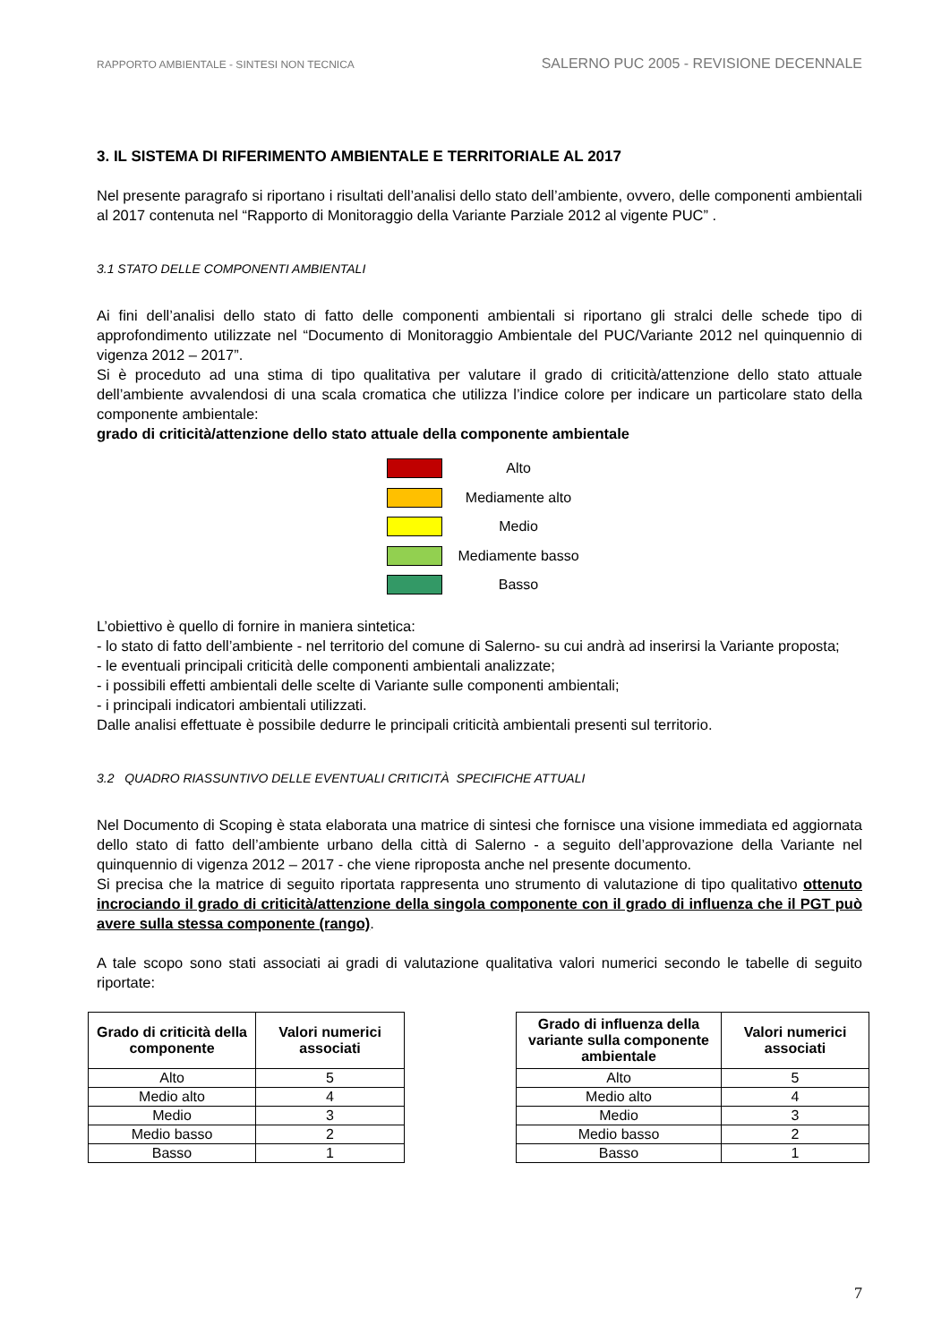RAPPORTO AMBIENTALE - SINTESI NON TECNICA SALERNO PUC 2005 - REVISIONE DECENNALE
3. IL SISTEMA DI RIFERIMENTO AMBIENTALE E TERRITORIALE AL 2017
Nel presente paragrafo si riportano i risultati dell’analisi dello stato dell’ambiente, ovvero, delle componenti ambientali al 2017 contenuta nel “Rapporto di Monitoraggio della Variante Parziale 2012 al vigente PUC” .
3.1 STATO DELLE COMPONENTI AMBIENTALI
Ai fini dell’analisi dello stato di fatto delle componenti ambientali si riportano gli stralci delle schede tipo di approfondimento utilizzate nel “Documento di Monitoraggio Ambientale del PUC/Variante 2012 nel quinquennio di vigenza 2012 – 2017”.
Si è proceduto ad una stima di tipo qualitativa per valutare il grado di criticità/attenzione dello stato attuale dell’ambiente avvalendosi di una scala cromatica che utilizza l’indice colore per indicare un particolare stato della componente ambientale:
grado di criticità/attenzione dello stato attuale della componente ambientale
Alto
Mediamente alto
Medio
Mediamente basso
Basso
L’obiettivo è quello di fornire in maniera sintetica:
- lo stato di fatto dell’ambiente - nel territorio del comune di Salerno- su cui andrà ad inserirsi la Variante proposta;
- le eventuali principali criticità delle componenti ambientali analizzate;
- i possibili effetti ambientali delle scelte di Variante sulle componenti ambientali;
- i principali indicatori ambientali utilizzati.
Dalle analisi effettuate è possibile dedurre le principali criticità ambientali presenti sul territorio.
3.2 QUADRO RIASSUNTIVO DELLE EVENTUALI CRITICITÀ SPECIFICHE ATTUALI
Nel Documento di Scoping è stata elaborata una matrice di sintesi che fornisce una visione immediata ed aggiornata dello stato di fatto dell’ambiente urbano della città di Salerno - a seguito dell’approvazione della Variante nel quinquennio di vigenza 2012 – 2017 - che viene riproposta anche nel presente documento.
Si precisa che la matrice di seguito riportata rappresenta uno strumento di valutazione di tipo qualitativo ottenuto incrociando il grado di criticità/attenzione della singola componente con il grado di influenza che il PGT può avere sulla stessa componente (rango).
A tale scopo sono stati associati ai gradi di valutazione qualitativa valori numerici secondo le tabelle di seguito riportate:
| Grado di criticità della componente | Valori numerici associati |
| --- | --- |
| Alto | 5 |
| Medio alto | 4 |
| Medio | 3 |
| Medio basso | 2 |
| Basso | 1 |
| Grado di influenza della variante sulla componente ambientale | Valori numerici associati |
| --- | --- |
| Alto | 5 |
| Medio alto | 4 |
| Medio | 3 |
| Medio basso | 2 |
| Basso | 1 |
7